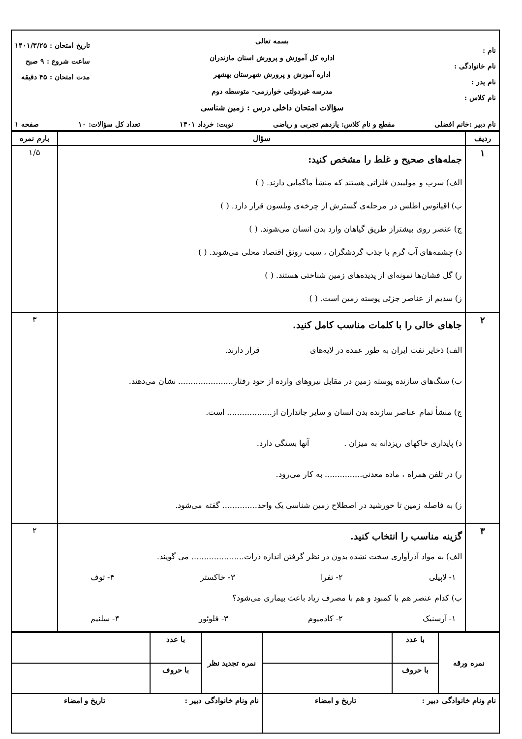| نام : نام خانوادگی : نام پدر : نام کلاس : بسمه تعالی اداره کل آموزش و پرورش استان مازندران اداره آموزش و پرورش شهرستان بهشهر مدرسه غیردولتی خوارزمی- متوسطه دوم سؤالات امتحان داخلی درس : زمین شناسی تاریخ امتحان : ۱۴۰۱/۳/۲۵ ساعت شروع : ۹ صبح مدت امتحان : ۴۵ دقیقه |
| نام دبیر :خانم افضلی مقطع و نام کلاس: یازدهم تجربی و ریاضی نوبت: خرداد ۱۴۰۱ تعداد کل سؤالات: ۱۰ صفحه ۱ |
| ردیف | سؤال | بارم نمره |
| --- | --- | --- |
| ۱ | جمله‌های صحیح و غلط را مشخص کنید: الف) سرب و مولیبدن فلزاتی هستند که منشأ ماگمایی دارند. ( ) ب) اقیانوس اطلس در مرحله‌ی گسترش از چرخه‌ی ویلسون قرار دارد. ( ) ج) عنصر روی بیشتراز طریق گیاهان وارد بدن انسان می‌شوند. ( ) د) چشمه‌های آب گرم با جذب گردشگران ، سبب رونق اقتصاد محلی می‌شوند. ( ) ر) گل فشان‌ها نمونه‌ای از پدیده‌های زمین شناختی هستند. ( ) ز) سدیم از عناصر جزئی پوسته زمین است. ( ) | ۱/۵ |
| ۲ | جاهای خالی را با کلمات مناسب کامل کنید. الف) ذخایر نفت ایران به طور عمده در لایه‌های قرار دارند. ب) سنگ‌های سازنده پوسته زمین در مقابل نیروهای وارده از خود رفتار...................... نشان می‌دهند. ج) منشأ تمام عناصر سازنده بدن انسان و سایر جانداران از.................. است. د) پایداری خاکهای ریزدانه به میزان . آنها بستگی دارد. ر) در تلفن همراه ، ماده معدنی............... به کار می‌رود. ز) به فاصله زمین تا خورشید در اصطلاح زمین شناسی یک واحد.............. گفته می‌شود. | ۳ |
| ۳ | گزینه مناسب را انتخاب کنید. الف) به مواد آذرآواری سخت نشده بدون در نظر گرفتن اندازه ذرات..................... می گویند. ۱- لاپیلی ۲- تفرا ۳- خاکستر ۴- توف ب) کدام عنصر هم با کمبود و هم با مصرف زیاد باعث بیماری می‌شود؟ ۱- آرسنیک ۲- کادمیوم ۳- فلوئور ۴- سلنیم | ۲ |
| نمره ورقه | با عدد | | نمره تجدید نظر | با عدد | |
| | با حروف | | | با حروف | |
| نام ونام خانوادگی دبیر : تاریخ و امضاء | | | نام ونام خانوادگی دبیر : تاریخ و امضاء | | |